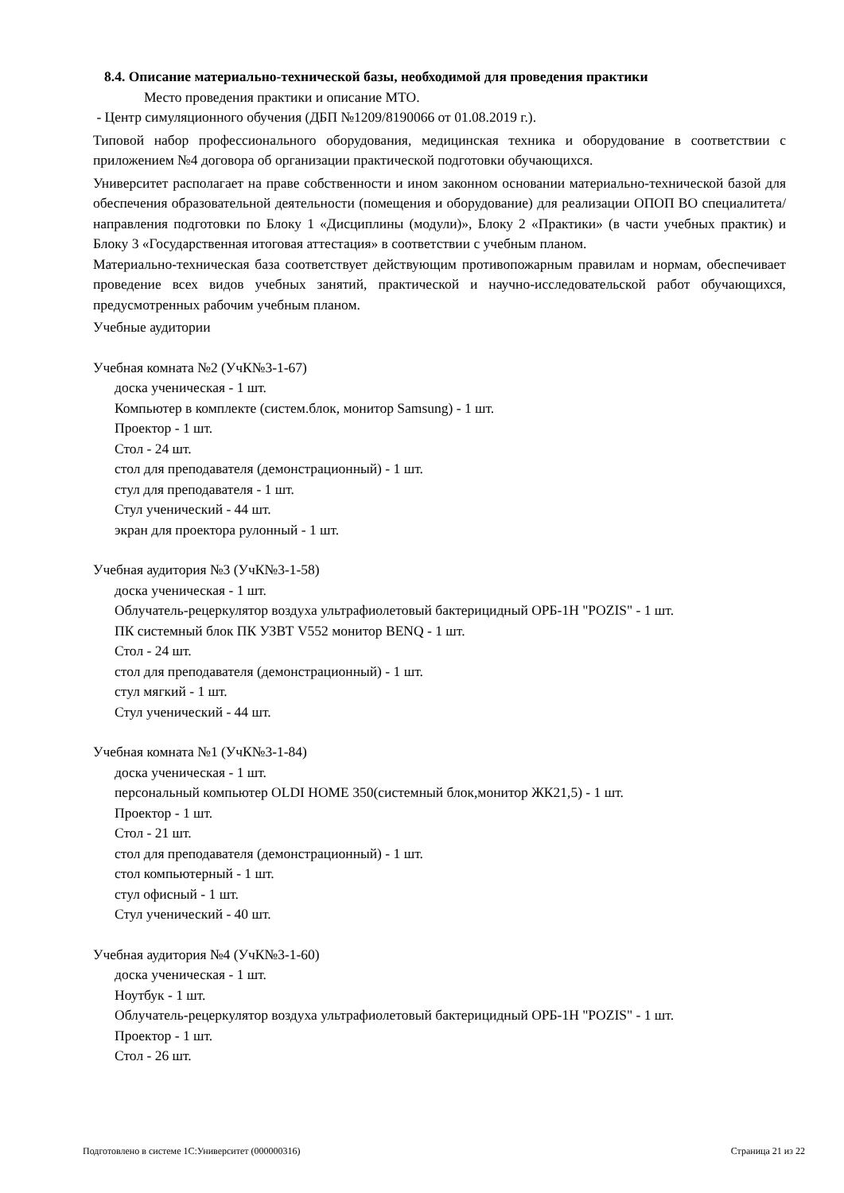8.4. Описание материально-технической базы, необходимой для проведения практики
Место проведения практики и описание МТО.
- Центр симуляционного обучения (ДБП №1209/8190066 от 01.08.2019 г.).
Типовой набор профессионального оборудования, медицинская техника и оборудование в соответствии с приложением №4 договора об организации практической подготовки обучающихся.
Университет располагает на праве собственности и ином законном основании материально-технической базой для обеспечения образовательной деятельности (помещения и оборудование) для реализации ОПОП ВО специалитета/направления подготовки по Блоку 1 «Дисциплины (модули)», Блоку 2 «Практики» (в части учебных практик) и Блоку 3 «Государственная итоговая аттестация» в соответствии с учебным планом.
Материально-техническая база соответствует действующим противопожарным правилам и нормам, обеспечивает проведение всех видов учебных занятий, практической и научно-исследовательской работ обучающихся, предусмотренных рабочим учебным планом.
Учебные аудитории
Учебная комната №2 (УчК№3-1-67)
доска ученическая - 1 шт.
Компьютер в комплекте (систем.блок, монитор Samsung) - 1 шт.
Проектор - 1 шт.
Стол - 24 шт.
стол для преподавателя (демонстрационный) - 1 шт.
стул для преподавателя - 1 шт.
Стул ученический - 44 шт.
экран для проектора рулонный - 1 шт.
Учебная аудитория №3 (УчК№3-1-58)
доска ученическая - 1 шт.
Облучатель-рецеркулятор воздуха ультрафиолетовый бактерицидный ОРБ-1Н "POZIS" - 1 шт.
ПК системный блок ПК УЗВТ V552 монитор BENQ - 1 шт.
Стол - 24 шт.
стол для преподавателя (демонстрационный) - 1 шт.
стул мягкий - 1 шт.
Стул ученический - 44 шт.
Учебная комната №1 (УчК№3-1-84)
доска ученическая - 1 шт.
персональный компьютер OLDI HOME 350(системный блок,монитор ЖК21,5) - 1 шт.
Проектор - 1 шт.
Стол - 21 шт.
стол для преподавателя (демонстрационный) - 1 шт.
стол компьютерный - 1 шт.
стул офисный - 1 шт.
Стул ученический - 40 шт.
Учебная аудитория №4 (УчК№3-1-60)
доска ученическая - 1 шт.
Ноутбук - 1 шт.
Облучатель-рецеркулятор воздуха ультрафиолетовый бактерицидный ОРБ-1Н "POZIS" - 1 шт.
Проектор - 1 шт.
Стол - 26 шт.
Подготовлено в системе 1С:Университет (000000316) Страница 21 из 22